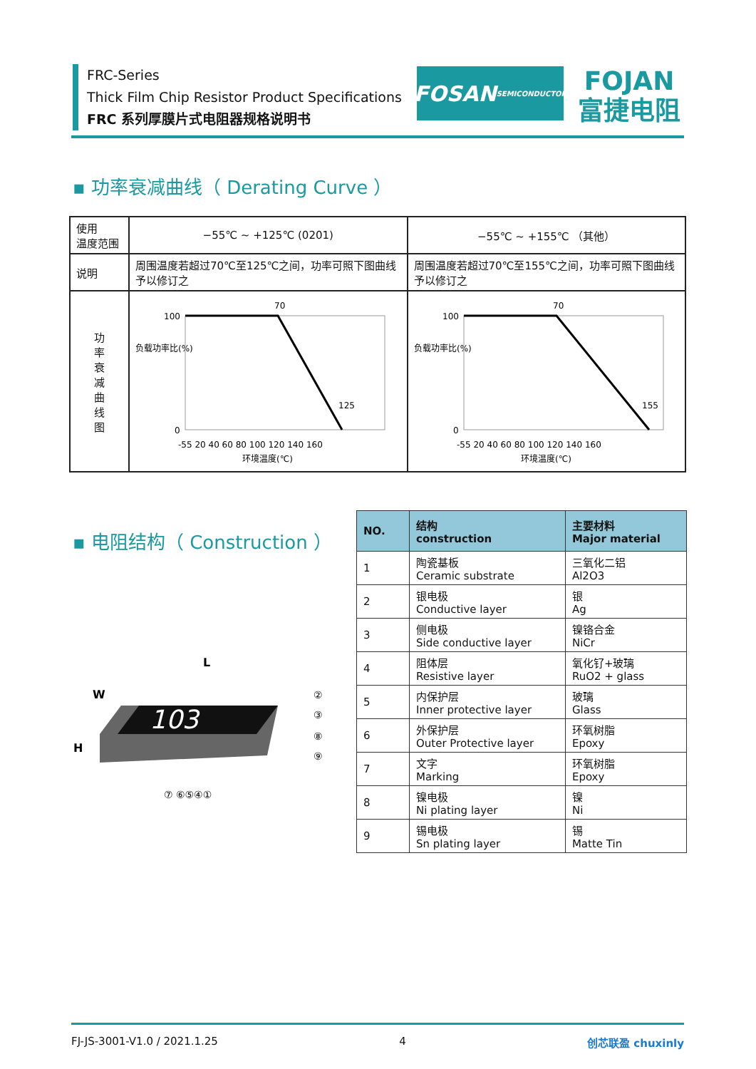FRC-Series
Thick Film Chip Resistor Product Specifications
FRC 系列厚膜片式电阻器规格说明书
FOSAN
SEMICONDUCTOR
FOJAN
富捷电阻
▪ 功率衰减曲线（ Derating Curve ）
| 使用 温度范围 | −55℃ ~ +125℃ (0201) | −55℃ ~ +155℃ （其他） |
| 说明 | 周围温度若超过70℃至125℃之间，功率可照下图曲线予以修订之 | 周围温度若超过70℃至155℃之间，功率可照下图曲线予以修订之 |
| 功 率 衰 减 曲 线 图 | 负载功率比(%) 70 125 100 0 -55 20 40 60 80 100 120 140 160 环境温度(℃) | 负载功率比(%) 70 155 100 0 -55 20 40 60 80 100 120 140 160 环境温度(℃) |
▪ 电阻结构（ Construction ）
L
W
H
103
②
③
⑧
⑨
⑦ ⑥⑤④①
| NO. | 结构 construction | 主要材料 Major material |
| --- | --- | --- |
| 1 | 陶瓷基板 Ceramic substrate | 三氧化二铝 Al2O3 |
| 2 | 银电极 Conductive layer | 银 Ag |
| 3 | 侧电极 Side conductive layer | 镍铬合金 NiCr |
| 4 | 阻体层 Resistive layer | 氧化钌+玻璃 RuO2 + glass |
| 5 | 内保护层 Inner protective layer | 玻璃 Glass |
| 6 | 外保护层 Outer Protective layer | 环氧树脂 Epoxy |
| 7 | 文字 Marking | 环氧树脂 Epoxy |
| 8 | 镍电极 Ni plating layer | 镍 Ni |
| 9 | 锡电极 Sn plating layer | 锡 Matte Tin |
FJ-JS-3001-V1.0 / 2021.1.25 4 创芯联盈 chuxinly